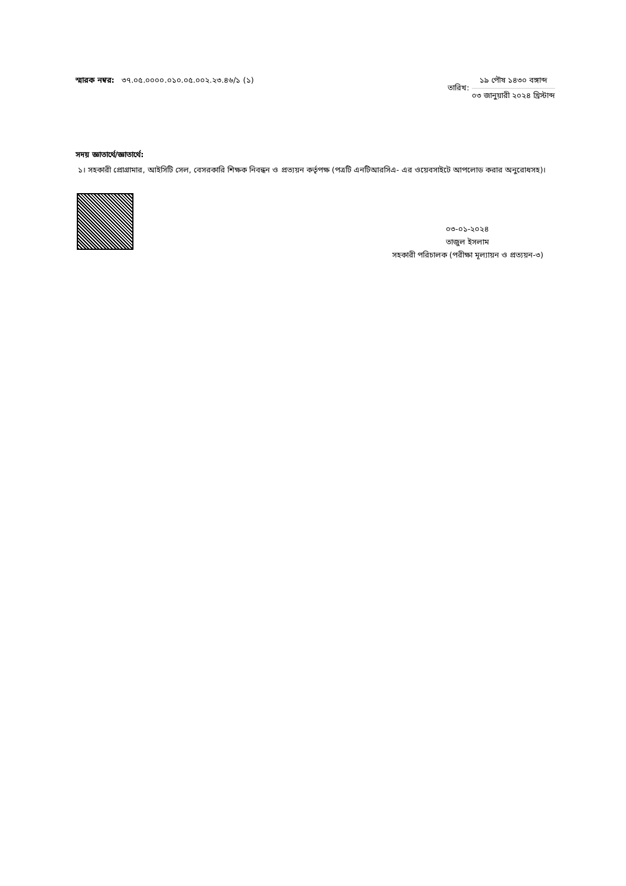স্মারক নম্বর: ৩৭.০৫.০০০০.০১০.০৫.০০২.২৩.৪৬/১ (১)
তারিখ:
১৯ পৌষ ১৪৩০ বঙ্গাব্দ
০৩ জানুয়ারী ২০২৪ খ্রিস্টাব্দ
সদয় জ্ঞাতার্থে/জ্ঞাতার্থে:
১। সহকারী প্রোগ্রামার, আইসিটি সেল, বেসরকারি শিক্ষক নিবন্ধন ও প্রত্যয়ন কর্তৃপক্ষ (পত্রটি এনটিআরসিএ- এর ওয়েবসাইটে আপলোড করার অনুরোধসহ)।
০৩-০১-২০২৪
তাজুল ইসলাম
সহকারী পরিচালক (পরীক্ষা মূল্যায়ন ও প্রত্যয়ন-৩)